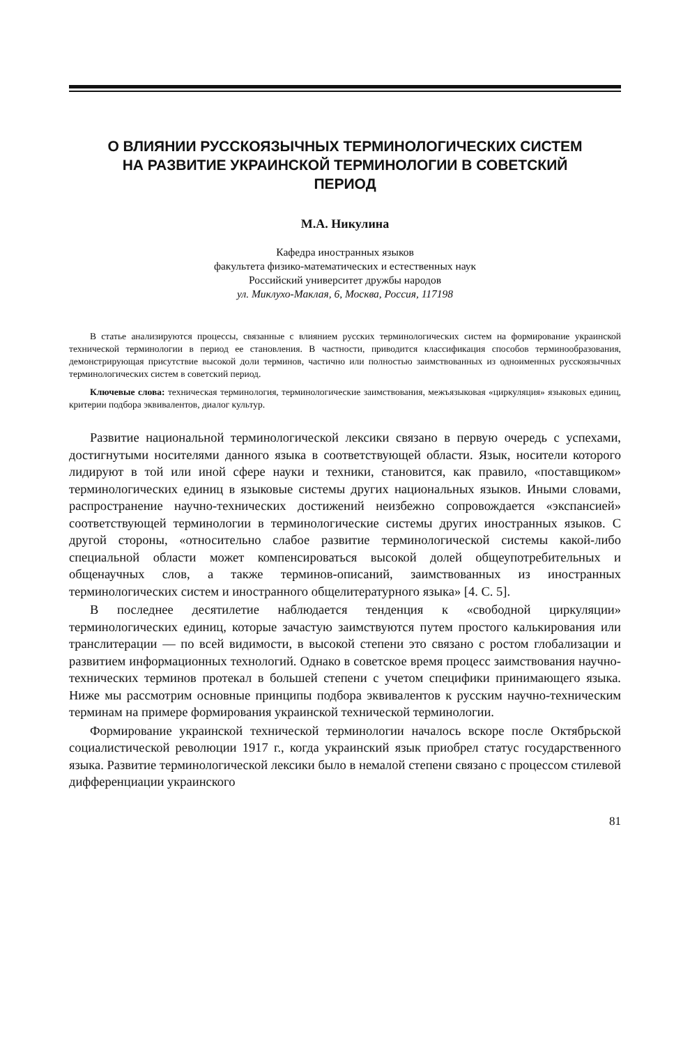О ВЛИЯНИИ РУССКОЯЗЫЧНЫХ ТЕРМИНОЛОГИЧЕСКИХ СИСТЕМ НА РАЗВИТИЕ УКРАИНСКОЙ ТЕРМИНОЛОГИИ В СОВЕТСКИЙ ПЕРИОД
М.А. Никулина
Кафедра иностранных языков
факультета физико-математических и естественных наук
Российский университет дружбы народов
ул. Миклухо-Маклая, 6, Москва, Россия, 117198
В статье анализируются процессы, связанные с влиянием русских терминологических систем на формирование украинской технической терминологии в период ее становления. В частности, приводится классификация способов терминообразования, демонстрирующая присутствие высокой доли терминов, частично или полностью заимствованных из одноименных русскоязычных терминологических систем в советский период.
Ключевые слова: техническая терминология, терминологические заимствования, межъязыковая «циркуляция» языковых единиц, критерии подбора эквивалентов, диалог культур.
Развитие национальной терминологической лексики связано в первую очередь с успехами, достигнутыми носителями данного языка в соответствующей области. Язык, носители которого лидируют в той или иной сфере науки и техники, становится, как правило, «поставщиком» терминологических единиц в языковые системы других национальных языков. Иными словами, распространение научно-технических достижений неизбежно сопровождается «экспансией» соответствующей терминологии в терминологические системы других иностранных языков. С другой стороны, «относительно слабое развитие терминологической системы какой-либо специальной области может компенсироваться высокой долей общеупотребительных и общенаучных слов, а также терминов-описаний, заимствованных из иностранных терминологических систем и иностранного общелитературного языка» [4. С. 5].
В последнее десятилетие наблюдается тенденция к «свободной циркуляции» терминологических единиц, которые зачастую заимствуются путем простого калькирования или транслитерации — по всей видимости, в высокой степени это связано с ростом глобализации и развитием информационных технологий. Однако в советское время процесс заимствования научно-технических терминов протекал в большей степени с учетом специфики принимающего языка. Ниже мы рассмотрим основные принципы подбора эквивалентов к русским научно-техническим терминам на примере формирования украинской технической терминологии.
Формирование украинской технической терминологии началось вскоре после Октябрьской социалистической революции 1917 г., когда украинский язык приобрел статус государственного языка. Развитие терминологической лексики было в немалой степени связано с процессом стилевой дифференциации украинского
81